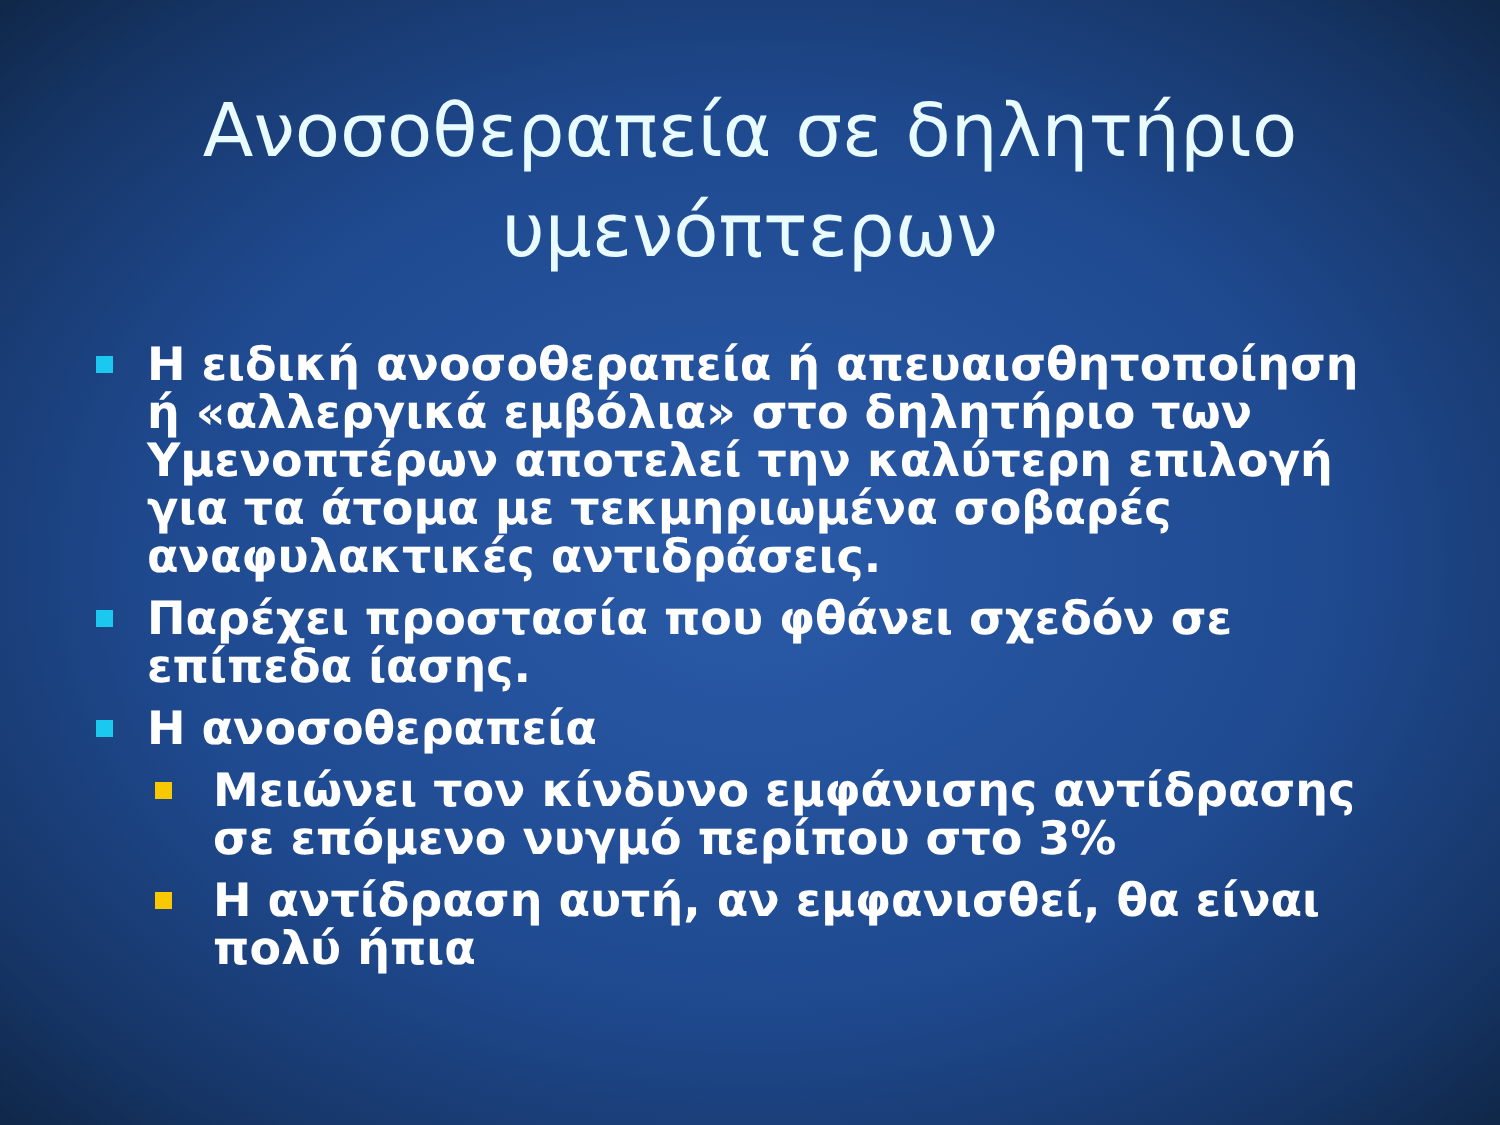Ανοσοθεραπεία σε δηλητήριο
υμενόπτερων
Η ειδική ανοσοθεραπεία ή απευαισθητοποίηση ή «αλλεργικά εμβόλια» στο δηλητήριο των Υμενοπτέρων αποτελεί την καλύτερη επιλογή για τα άτομα με τεκμηριωμένα σοβαρές αναφυλακτικές αντιδράσεις.
Παρέχει προστασία που φθάνει σχεδόν σε επίπεδα ίασης.
Η ανοσοθεραπεία
Μειώνει τον κίνδυνο εμφάνισης αντίδρασης σε επόμενο νυγμό περίπου στο 3%
Η αντίδραση αυτή, αν εμφανισθεί, θα είναι πολύ ήπια